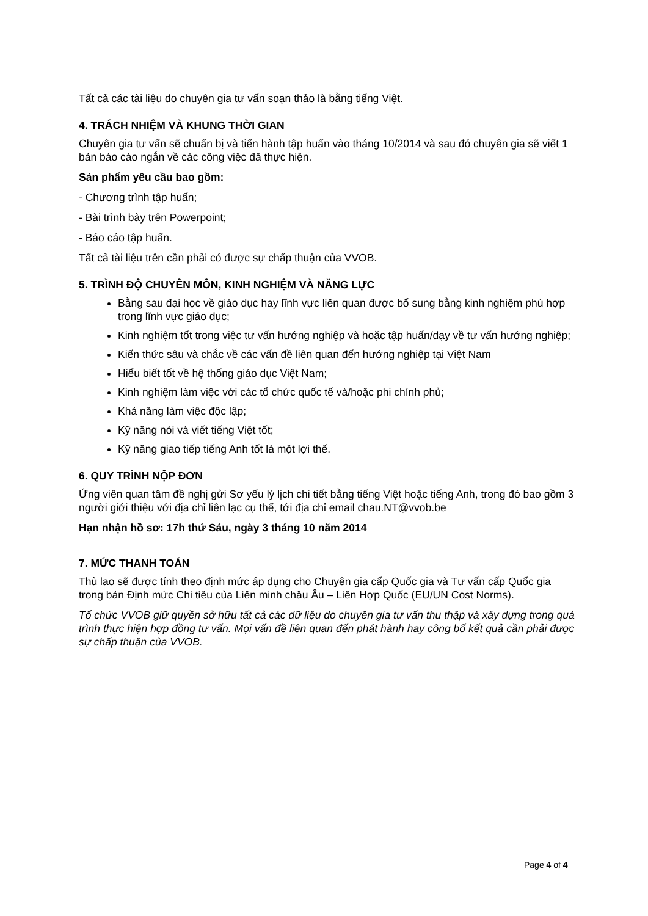Tất cả các tài liệu do chuyên gia tư vấn soạn thảo là bằng tiếng Việt.
4. TRÁCH NHIỆM VÀ KHUNG THỜI GIAN
Chuyên gia tư vấn sẽ chuẩn bị và tiến hành tập huấn vào tháng 10/2014 và sau đó chuyên gia sẽ viết 1 bản báo cáo ngắn về các công việc đã thực hiện.
Sản phẩm yêu cầu bao gồm:
- Chương trình tập huấn;
- Bài trình bày trên Powerpoint;
- Báo cáo tập huấn.
Tất cả tài liệu trên cần phải có được sự chấp thuận của VVOB.
5. TRÌNH ĐỘ CHUYÊN MÔN, KINH NGHIỆM VÀ NĂNG LỰC
Bằng sau đại học về giáo dục hay lĩnh vực liên quan được bổ sung bằng kinh nghiệm phù hợp trong lĩnh vực giáo dục;
Kinh nghiệm tốt trong việc tư vấn hướng nghiệp và hoặc tập huấn/dạy về tư vấn hướng nghiệp;
Kiến thức sâu và chắc về các vấn đề liên quan đến hướng nghiệp tại Việt Nam
Hiểu biết tốt về hệ thống giáo dục Việt Nam;
Kinh nghiệm làm việc với các tổ chức quốc tế và/hoặc phi chính phủ;
Khả năng làm việc độc lập;
Kỹ năng nói và viết tiếng Việt tốt;
Kỹ năng giao tiếp tiếng Anh tốt là một lợi thế.
6. QUY TRÌNH NỘP ĐƠN
Ứng viên quan tâm đề nghị gửi Sơ yếu lý lịch chi tiết bằng tiếng Việt hoặc tiếng Anh, trong đó bao gồm 3 người giới thiệu với địa chỉ liên lạc cụ thể, tới địa chỉ email chau.NT@vvob.be
Hạn nhận hồ sơ: 17h thứ Sáu, ngày 3 tháng 10 năm 2014
7. MỨC THANH TOÁN
Thù lao sẽ được tính theo định mức áp dụng cho Chuyên gia cấp Quốc gia và Tư vấn cấp Quốc gia trong bản Định mức Chi tiêu của Liên minh châu Âu – Liên Hợp Quốc (EU/UN Cost Norms).
Tổ chức VVOB giữ quyền sở hữu tất cả các dữ liệu do chuyên gia tư vấn thu thập và xây dựng trong quá trình thực hiện hợp đồng tư vấn. Mọi vấn đề liên quan đến phát hành hay công bố kết quả cần phải được sự chấp thuận của VVOB.
Page 4 of 4